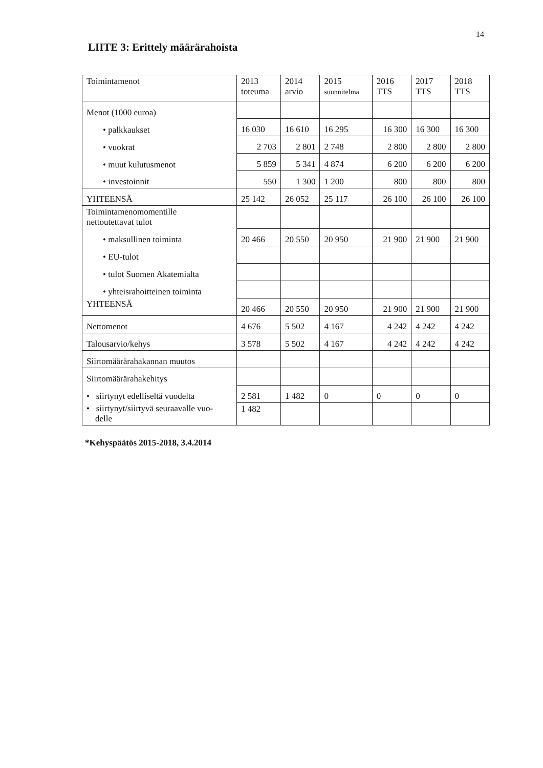14
LIITE 3: Erittely määrärahoista
| Toimintamenot | 2013 toteuma | 2014 arvio | 2015 suunnitelma | 2016 TTS | 2017 TTS | 2018 TTS |
| --- | --- | --- | --- | --- | --- | --- |
| Menot (1000 euroa) | | | | | | |
| • palkkaukset | 16 030 | 16 610 | 16 295 | 16 300 | 16 300 | 16 300 |
| • vuokrat | 2 703 | 2 801 | 2 748 | 2 800 | 2 800 | 2 800 |
| • muut kulutusmenot | 5 859 | 5 341 | 4 874 | 6 200 | 6 200 | 6 200 |
| • investoinnit | 550 | 1 300 | 1 200 | 800 | 800 | 800 |
| YHTEENSÄ | 25 142 | 26 052 | 25 117 | 26 100 | 26 100 | 26 100 |
| Toimintamenomomentille nettoutettavat tulot | | | | | | |
| • maksullinen toiminta | 20 466 | 20 550 | 20 950 | 21 900 | 21 900 | 21 900 |
| • EU-tulot | | | | | | |
| • tulot Suomen Akatemialta | | | | | | |
| • yhteisrahoitteinen toiminta | | | | | | |
| YHTEENSÄ | 20 466 | 20 550 | 20 950 | 21 900 | 21 900 | 21 900 |
| Nettomenot | 4 676 | 5 502 | 4 167 | 4 242 | 4 242 | 4 242 |
| Talousarvio/kehys | 3 578 | 5 502 | 4 167 | 4 242 | 4 242 | 4 242 |
| Siirtomäärärahakannan muutos | | | | | | |
| Siirtomäärärahakehitys | | | | | | |
| • siirtynyt edelliseltä vuodelta | 2 581 | 1 482 | 0 | 0 | 0 | 0 |
| • siirtynyt/siirtyvä seuraavalle vuo- delle | 1 482 | | | | | |
*Kehyspäätös 2015-2018, 3.4.2014